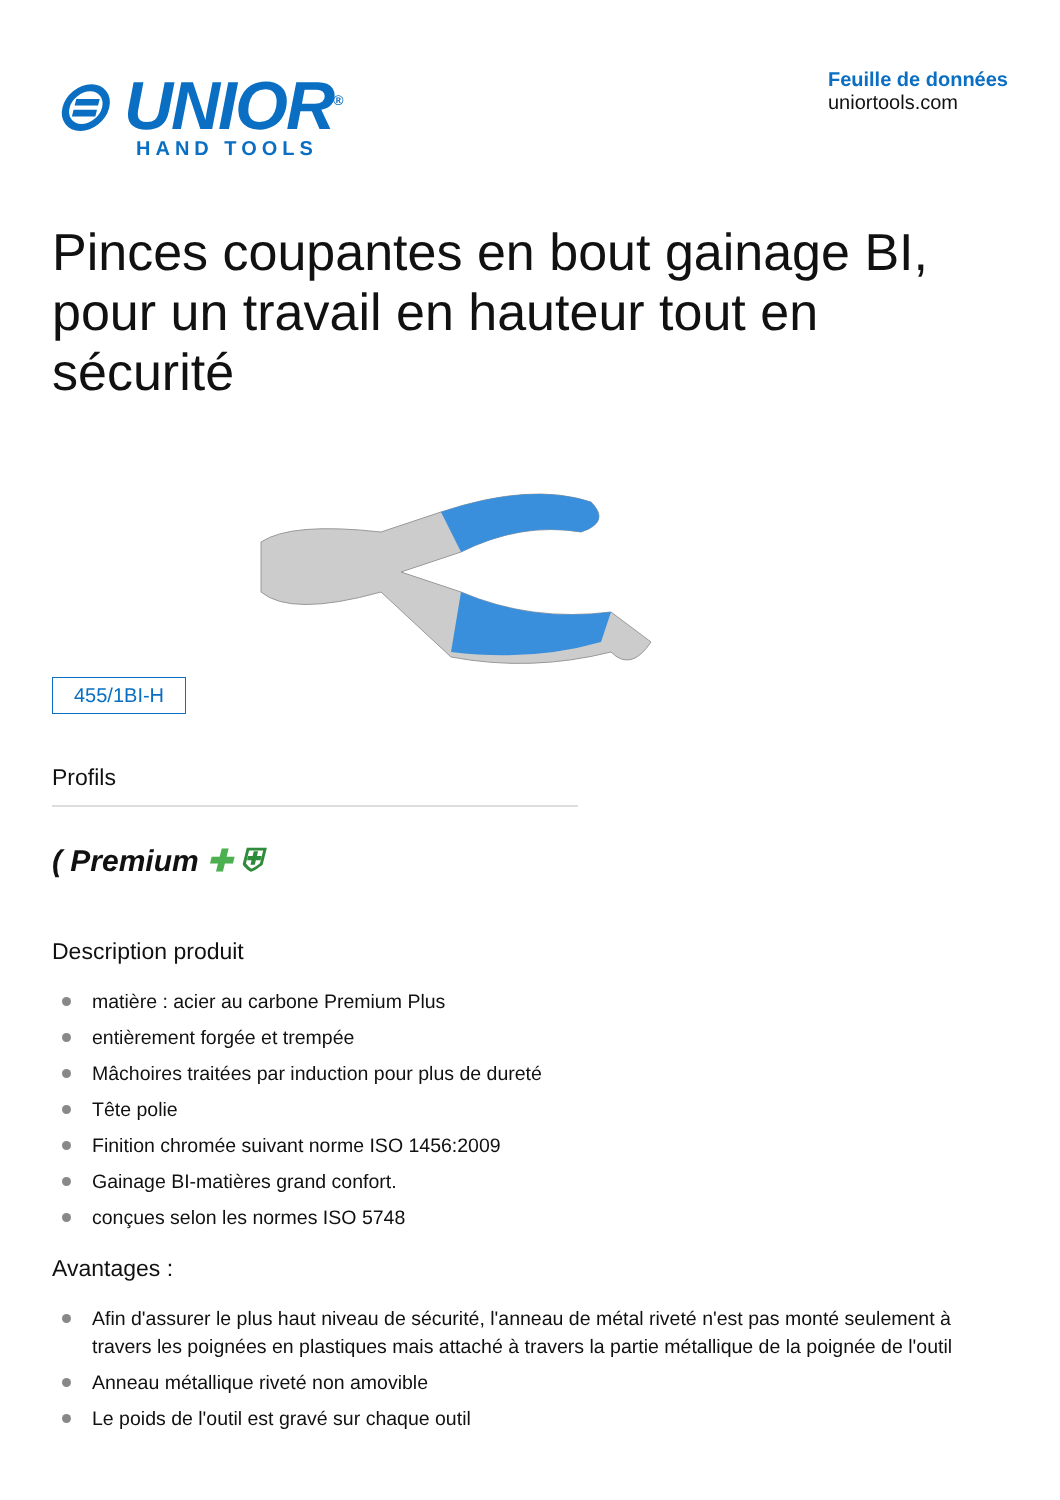⊜ UNIOR<sup>®</sup>
HAND TOOLS
Feuille de données
uniortools.com
Pinces coupantes en bout gainage BI, pour un travail en hauteur tout en sécurité
455/1BI-H
Profils
( Premium ✚ ⛨
Description produit
matière : acier au carbone Premium Plus
entièrement forgée et trempée
Mâchoires traitées par induction pour plus de dureté
Tête polie
Finition chromée suivant norme ISO 1456:2009
Gainage BI-matières grand confort.
conçues selon les normes ISO 5748
Avantages :
Afin d'assurer le plus haut niveau de sécurité, l'anneau de métal riveté n'est pas monté seulement à travers les poignées en plastiques mais attaché à travers la partie métallique de la poignée de l'outil
Anneau métallique riveté non amovible
Le poids de l'outil est gravé sur chaque outil